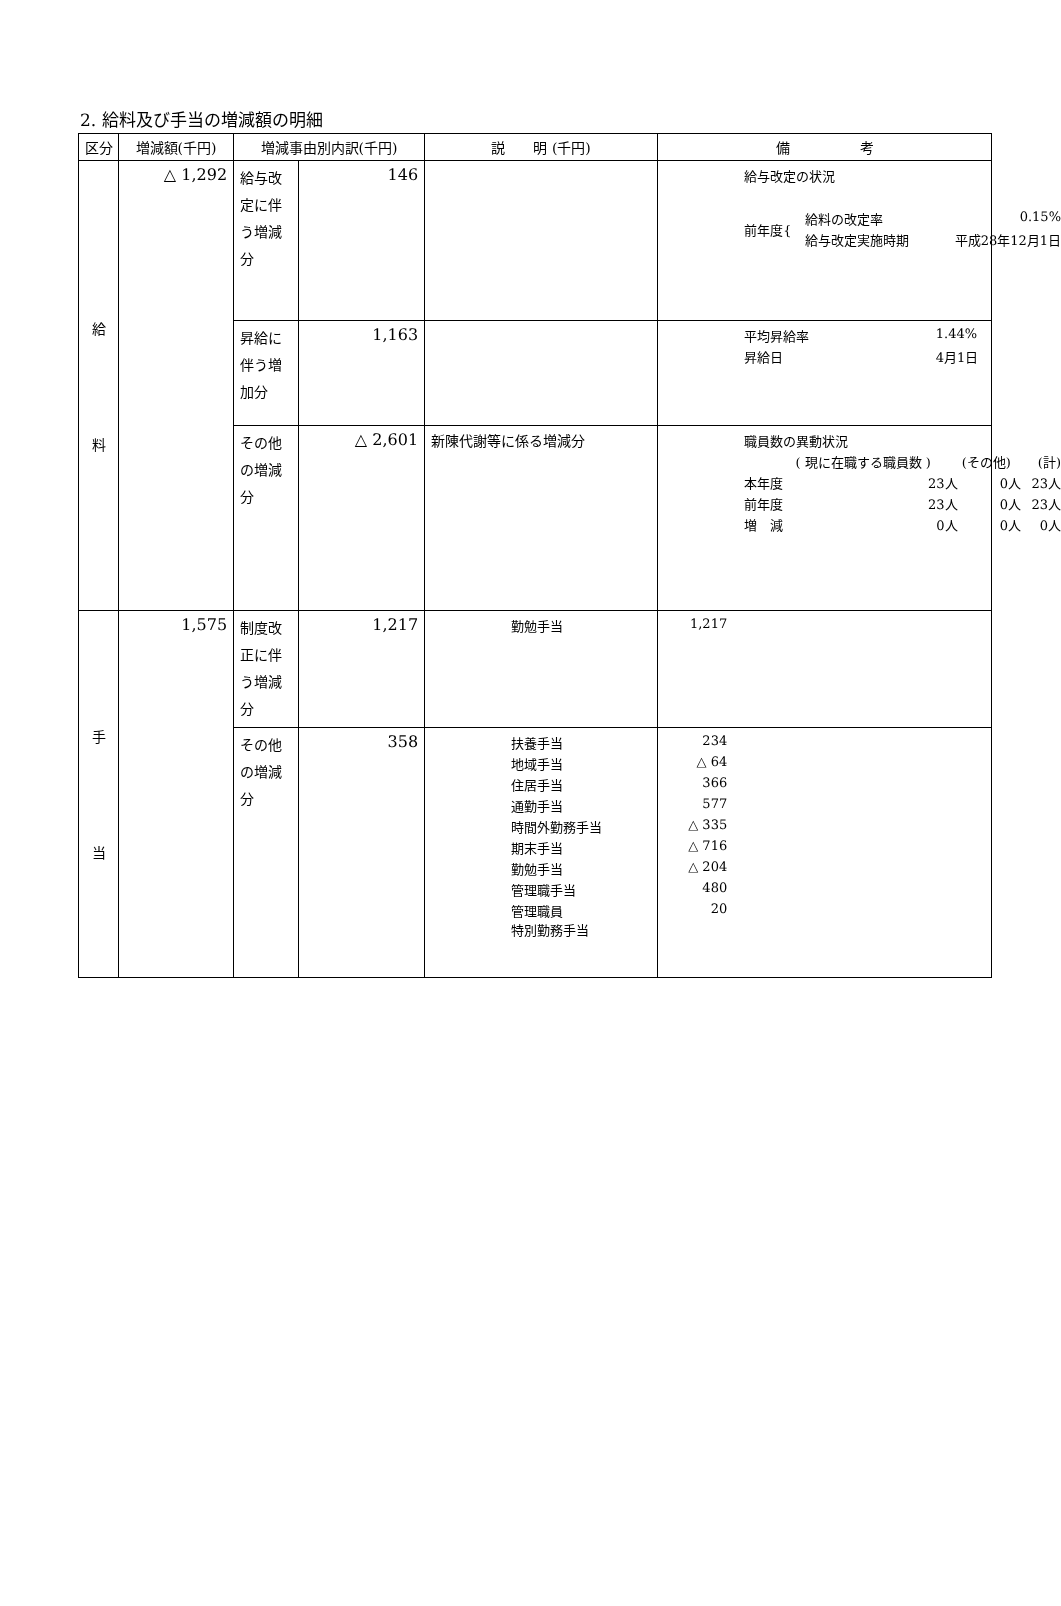2. 給料及び手当の増減額の明細
| 区分 | 増減額(千円) | 増減事由別内訳(千円) | | 説 明 (千円) | 備 考 |
| --- | --- | --- | --- | --- | --- |
| 給 料 | △ 1,292 | 給与改定に伴う増減分 | 146 | | / 給与改定の状況 / / / / 前年度{ / 給料の改定率 / 0.15% / / / 給与改定実施時期 / 平成28年12月1日 / |
| | | 昇給に伴う増加分 | 1,163 | | / 平均昇給率 / 1.44% / / 昇給日 / 4月1日 / |
| | | その他の増減分 | △ 2,601 | 新陳代謝等に係る増減分 | / 職員数の異動状況 / / / / / / ( 現に在職する職員数 ) / (その他) / (計) / / 本年度 / 23人 / 0人 / 23人 / / 前年度 / 23人 / 0人 / 23人 / / 増 減 / 0人 / 0人 / 0人 / |
| 手 当 | 1,575 | 制度改正に伴う増減分 | 1,217 | / 勤勉手当 / 1,217 / | |
| | | その他の増減分 | 358 | / 扶養手当 / 234 / / 地域手当 / △ 64 / / 住居手当 / 366 / / 通勤手当 / 577 / / 時間外勤務手当 / △ 335 / / 期末手当 / △ 716 / / 勤勉手当 / △ 204 / / 管理職手当 / 480 / / 管理職員 特別勤務手当 / 20 / | |